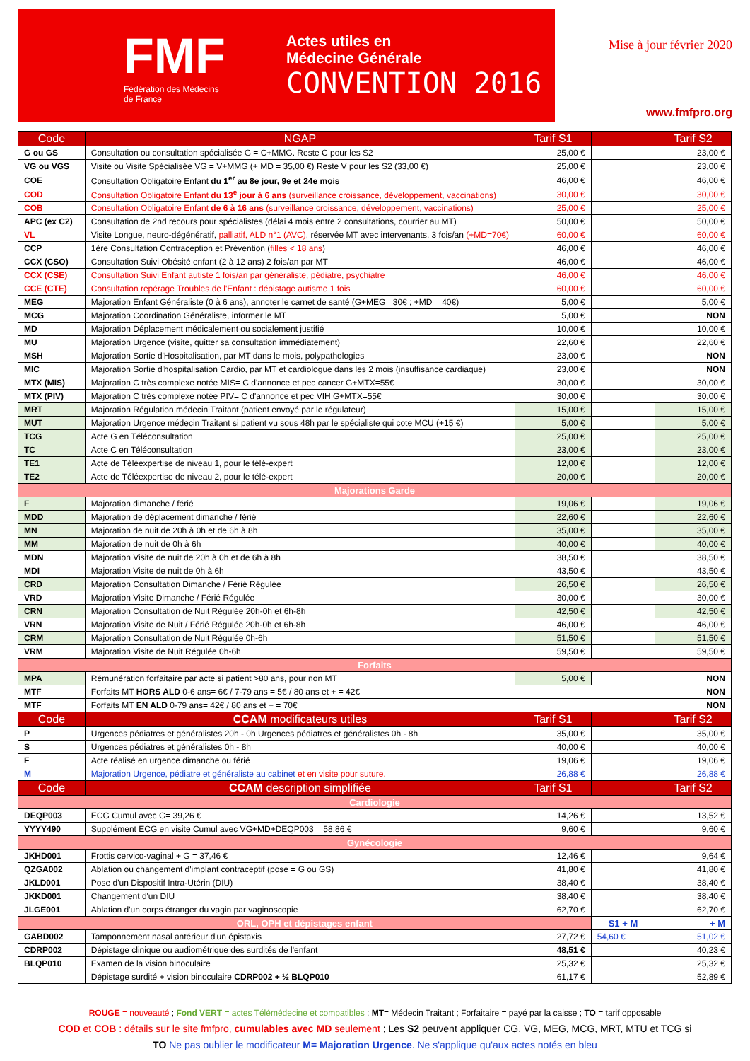FMF
Fédération des Médecins
de France
Actes utiles en
Médecine Générale
CONVENTION 2016
Mise à jour février 2020
www.fmfpro.org
| Code | NGAP | Tarif S1 | | Tarif S2 |
| --- | --- | --- | --- | --- |
| G ou GS | Consultation ou consultation spécialisée G = C+MMG. Reste C pour les S2 | 25,00 € | | 23,00 € |
| VG ou VGS | Visite ou Visite Spécialisée VG = V+MMG (+ MD = 35,00 €) Reste V pour les S2 (33,00 €) | 25,00 € | | 23,00 € |
| COE | Consultation Obligatoire Enfant du 1<sup>er</sup> au 8e jour, 9e et 24e mois | 46,00 € | | 46,00 € |
| COD | Consultation Obligatoire Enfant du 13<sup>e</sup> jour à 6 ans (surveillance croissance, développement, vaccinations) | 30,00 € | | 30,00 € |
| COB | Consultation Obligatoire Enfant de 6 à 16 ans (surveillance croissance, développement, vaccinations) | 25,00 € | | 25,00 € |
| APC (ex C2) | Consultation de 2nd recours pour spécialistes (délai 4 mois entre 2 consultations, courrier au MT) | 50,00 € | | 50,00 € |
| VL | Visite Longue, neuro-dégénératif, palliatif, ALD n°1 (AVC) , réservée MT avec intervenants. 3 fois/an (+MD=70€) | 60,00 € | | 60,00 € |
| CCP | 1ère Consultation Contraception et Prévention ( filles < 18 ans ) | 46,00 € | | 46,00 € |
| CCX (CSO) | Consultation Suivi Obésité enfant (2 à 12 ans) 2 fois/an par MT | 46,00 € | | 46,00 € |
| CCX (CSE) | Consultation Suivi Enfant autiste 1 fois/an par généraliste, pédiatre, psychiatre | 46,00 € | | 46,00 € |
| CCE (CTE) | Consultation repérage Troubles de l'Enfant : dépistage autisme 1 fois | 60,00 € | | 60,00 € |
| MEG | Majoration Enfant Généraliste (0 à 6 ans), annoter le carnet de santé (G+MEG =30€ ; +MD = 40€) | 5,00 € | | 5,00 € |
| MCG | Majoration Coordination Généraliste, informer le MT | 5,00 € | | NON |
| MD | Majoration Déplacement médicalement ou socialement justifié | 10,00 € | | 10,00 € |
| MU | Majoration Urgence (visite, quitter sa consultation immédiatement) | 22,60 € | | 22,60 € |
| MSH | Majoration Sortie d'Hospitalisation, par MT dans le mois, polypathologies | 23,00 € | | NON |
| MIC | Majoration Sortie d'hospitalisation Cardio, par MT et cardiologue dans les 2 mois (insuffisance cardiaque) | 23,00 € | | NON |
| MTX (MIS) | Majoration C très complexe notée MIS= C d'annonce et pec cancer G+MTX=55€ | 30,00 € | | 30,00 € |
| MTX (PIV) | Majoration C très complexe notée PIV= C d'annonce et pec VIH G+MTX=55€ | 30,00 € | | 30,00 € |
| MRT | Majoration Régulation médecin Traitant (patient envoyé par le régulateur) | 15,00 € | | 15,00 € |
| MUT | Majoration Urgence médecin Traitant si patient vu sous 48h par le spécialiste qui cote MCU (+15 €) | 5,00 € | | 5,00 € |
| TCG | Acte G en Téléconsultation | 25,00 € | | 25,00 € |
| TC | Acte C en Téléconsultation | 23,00 € | | 23,00 € |
| TE1 | Acte de Téléexpertise de niveau 1, pour le télé-expert | 12,00 € | | 12,00 € |
| TE2 | Acte de Téléexpertise de niveau 2, pour le télé-expert | 20,00 € | | 20,00 € |
| Majorations Garde | | | | |
| F | Majoration dimanche / férié | 19,06 € | | 19,06 € |
| MDD | Majoration de déplacement dimanche / férié | 22,60 € | | 22,60 € |
| MN | Majoration de nuit de 20h à 0h et de 6h à 8h | 35,00 € | | 35,00 € |
| MM | Majoration de nuit de 0h à 6h | 40,00 € | | 40,00 € |
| MDN | Majoration Visite de nuit de 20h à 0h et de 6h à 8h | 38,50 € | | 38,50 € |
| MDI | Majoration Visite de nuit de 0h à 6h | 43,50 € | | 43,50 € |
| CRD | Majoration Consultation Dimanche / Férié Régulée | 26,50 € | | 26,50 € |
| VRD | Majoration Visite Dimanche / Férié Régulée | 30,00 € | | 30,00 € |
| CRN | Majoration Consultation de Nuit Régulée 20h-0h et 6h-8h | 42,50 € | | 42,50 € |
| VRN | Majoration Visite de Nuit / Férié Régulée 20h-0h et 6h-8h | 46,00 € | | 46,00 € |
| CRM | Majoration Consultation de Nuit Régulée 0h-6h | 51,50 € | | 51,50 € |
| VRM | Majoration Visite de Nuit Régulée 0h-6h | 59,50 € | | 59,50 € |
| Forfaits | | | | |
| MPA | Rémunération forfaitaire par acte si patient >80 ans, pour non MT | 5,00 € | | NON |
| MTF | Forfaits MT HORS ALD 0-6 ans= 6€ / 7-79 ans = 5€ / 80 ans et + = 42€ | | | NON |
| MTF | Forfaits MT EN ALD 0-79 ans= 42€ / 80 ans et + = 70€ | | | NON |
| Code | CCAM modificateurs utiles | Tarif S1 | | Tarif S2 |
| P | Urgences pédiatres et généralistes 20h - 0h Urgences pédiatres et généralistes 0h - 8h | 35,00 € | | 35,00 € |
| S | Urgences pédiatres et généralistes 0h - 8h | 40,00 € | | 40,00 € |
| F | Acte réalisé en urgence dimanche ou férié | 19,06 € | | 19,06 € |
| M | Majoration Urgence, pédiatre et généraliste au cabinet et en visite pour suture. | 26,88 € | | 26,88 € |
| Code | CCAM description simplifiée | Tarif S1 | | Tarif S2 |
| Cardiologie | | | | |
| DEQP003 | ECG Cumul avec G= 39,26 € | 14,26 € | | 13,52 € |
| YYYY490 | Supplément ECG en visite Cumul avec VG+MD+DEQP003 = 58,86 € | 9,60 € | | 9,60 € |
| Gynécologie | | | | |
| JKHD001 | Frottis cervico-vaginal + G = 37,46 € | 12,46 € | | 9,64 € |
| QZGA002 | Ablation ou changement d'implant contraceptif (pose = G ou GS) | 41,80 € | | 41,80 € |
| JKLD001 | Pose d'un Dispositif Intra-Utérin (DIU) | 38,40 € | | 38,40 € |
| JKKD001 | Changement d'un DIU | 38,40 € | | 38,40 € |
| JLGE001 | Ablation d'un corps étranger du vagin par vaginoscopie | 62,70 € | | 62,70 € |
| ORL, OPH et dépistages enfant | | | S1 + M | + M |
| GABD002 | Tamponnement nasal antérieur d'un épistaxis | 27,72 € | 54,60 € | 51,02 € |
| CDRP002 | Dépistage clinique ou audiométrique des surdités de l'enfant | 48,51 € | | 40,23 € |
| BLQP010 | Examen de la vision binoculaire | 25,32 € | | 25,32 € |
| | Dépistage surdité + vision binoculaire CDRP002 + ½ BLQP010 | 61,17 € | | 52,89 € |
ROUGE = nouveauté ; Fond VERT = actes Télémédecine et compatibles ; MT= Médecin Traitant ; Forfaitaire = payé par la caisse ; TO = tarif opposable
COD et COB : détails sur le site fmfpro, cumulables avec MD seulement ; Les S2 peuvent appliquer CG, VG, MEG, MCG, MRT, MTU et TCG si
TO Ne pas oublier le modificateur M= Majoration Urgence. Ne s'applique qu'aux actes notés en bleu